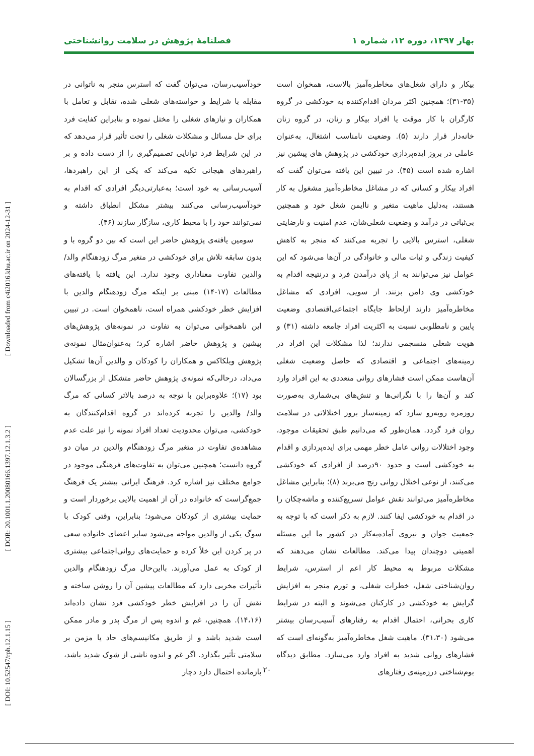[ Downloaded from c4i2016.khu.ac.ir on 2024-12-31 ]
[ DOR: 20.1001.1.20080166.1397.12.1.3.2 ]
[ DOI: 10.52547/rph.12.1.15 ]
بهار ۱۳۹۷، دوره ۱۲، شماره ۱ فصلنامهٔ پژوهش در سلامت روانشناختی
بیکار و دارای شغل‌های مخاطره‌آمیز بالاست، همخوان است (۳۵-۳۱)؛ همچنین اکثر مردان اقدام‌کننده به خودکشی در گروه کارگران با کار موقت یا افراد بیکار و زنان، در گروه زنان خانه‌دار قرار دارند (۵). وضعیت نامناسب اشتغال، به‌عنوان عاملی در بروز ایده‌پردازی خودکشی در پژوهش های پیشین نیز اشاره شده است (۴۵). در تبیین این یافته می‌توان گفت که افراد بیکار و کسانی که در مشاغل مخاطره‌آمیز مشغول به کار هستند، به‌دلیل ماهیت متغیر و ناایمن شغل خود و همچنین بی‌ثباتی در درآمد و وضعیت شغلی‌شان، عدم امنیت و نارضایتی شغلی، استرس بالایی را تجربه می‌کنند که منجر به کاهش کیفیت زندگی و ثبات مالی و خانوادگی در آن‌ها می‌شود که این عوامل نیز می‌توانند به از پای درآمدن فرد و درنتیجه اقدام به خودکشی وی دامن بزنند. از سویی، افرادی که مشاغل مخاطره‌آمیز دارند ازلحاظ جایگاه اجتماعی‌اقتصادی وضعیت پایین و نامطلوبی نسبت به اکثریت افراد جامعه داشته (۳۱) و هویت شغلی منسجمی ندارند؛ لذا مشکلات این افراد در زمینه‌های اجتماعی و اقتصادی که حاصل وضعیت شغلی آن‌هاست ممکن است فشارهای روانی متعددی به این افراد وارد کند و آن‌ها را با نگرانی‌ها و تنش‌های بی‌شماری به‌صورت روزمره روبه‌رو سازد که زمینه‌ساز بروز اختلالاتی در سلامت روان فرد گردد. همان‌طور که می‌دانیم طبق تحقیقات موجود، وجود اختلالات روانی عامل خطر مهمی برای ایده‌پردازی و اقدام به خودکشی است و حدود ۹۰درصد از افرادی که خودکشی می‌کنند، از نوعی اختلال روانی رنج می‌برند (۸)؛ بنابراین مشاغل مخاطره‌آمیز می‌توانند نقش عوامل تسریع‌کننده و ماشه‌چکان را در اقدام به خودکشی ایفا کنند. لازم به ذکر است که با توجه به جمعیت جوان و نیروی آماده‌به‌کار در کشور ما این مسئله اهمیتی دوچندان پیدا می‌کند. مطالعات نشان می‌دهند که مشکلات مربوط به محیط کار اعم از استرس، شرایط روان‌شناختی شغل، خطرات شغلی، و تورم منجر به افزایش گرایش به خودکشی در کارکنان می‌شوند و البته در شرایط کاری بحرانی، احتمال اقدام به رفتارهای آسیب‌رسان بیشتر می‌شود (۳۱،۳۰). ماهیت شغل مخاطره‌آمیز به‌گونه‌ای است که فشارهای روانی شدید به افراد وارد می‌سازد. مطابق دیدگاه بوم‌شناختی درزمینه‌ی رفتارهای
خودآسیب‌رسان، می‌توان گفت که استرس منجر به ناتوانی در مقابله با شرایط و خواسته‌های شغلی شده، تقابل و تعامل با همکاران و نیازهای شغلی را مختل نموده و بنابراین کفایت فرد برای حل مسائل و مشکلات شغلی را تحت تأثیر قرار می‌دهد که در این شرایط فرد توانایی تصمیم‌گیری را از دست داده و بر راهبردهای هیجانی تکیه می‌کند که یکی از این راهبردها، آسیب‌رسانی به خود است؛ به‌عبارتی‌دیگر افرادی که اقدام به خودآسیب‌رسانی می‌کنند بیشتر مشکل انطباق داشته و نمی‌توانند خود را با محیط کاری، سازگار سازند (۴۶).
سومین یافته‌ی پژوهش حاضر این است که بین دو گروه با و بدون سابقه تلاش برای خودکشی در متغیر مرگ زودهنگام والد/ والدین تفاوت معناداری وجود ندارد. این یافته با یافته‌های مطالعات (۱۷-۱۴) مبنی بر اینکه مرگ زودهنگام والدین با افزایش خطر خودکشی همراه است، ناهمخوان است. در تبیین این ناهمخوانی می‌توان به تفاوت در نمونه‌های پژوهش‌های پیشین و پژوهش حاضر اشاره کرد؛ به‌عنوان‌مثال نمونه‌ی پژوهش ویلکاکس و همکاران را کودکان و والدین آن‌ها تشکیل می‌داد، درحالی‌که نمونه‌ی پژوهش حاضر متشکل از بزرگسالان بود (۱۷)؛ علاوه‌براین با توجه به درصد بالاتر کسانی که مرگ والد/ والدین را تجربه کرده‌اند در گروه اقدام‌کنندگان به خودکشی، می‌توان محدودیت تعداد افراد نمونه را نیز علت عدم مشاهده‌ی تفاوت در متغیر مرگ زودهنگام والدین در میان دو گروه دانست؛ همچنین می‌توان به تفاوت‌های فرهنگی موجود در جوامع مختلف نیز اشاره کرد. فرهنگ ایرانی بیشتر یک فرهنگ جمع‌گراست که خانواده در آن از اهمیت بالایی برخوردار است و حمایت بیشتری از کودکان می‌شود؛ بنابراین، وقتی کودک با سوگ یکی از والدین مواجه می‌شود سایر اعضای خانواده سعی در پر کردن این خلأ کرده و حمایت‌های روانی‌اجتماعی بیشتری از کودک به عمل می‌آورند. بااین‌حال مرگ زودهنگام والدین تأثیرات مخربی دارد که مطالعات پیشین آن را روشن ساخته و نقش آن را در افزایش خطر خودکشی فرد نشان داده‌اند (۱۴،۱۶). همچنین، غم و اندوه پس از مرگ پدر و مادر ممکن است شدید باشد و از طریق مکانیسم‌های حاد یا مزمن بر سلامتی تأثیر بگذارد. اگر غم و اندوه ناشی از شوک شدید باشد، بازمانده احتمال دارد دچار
۲۰